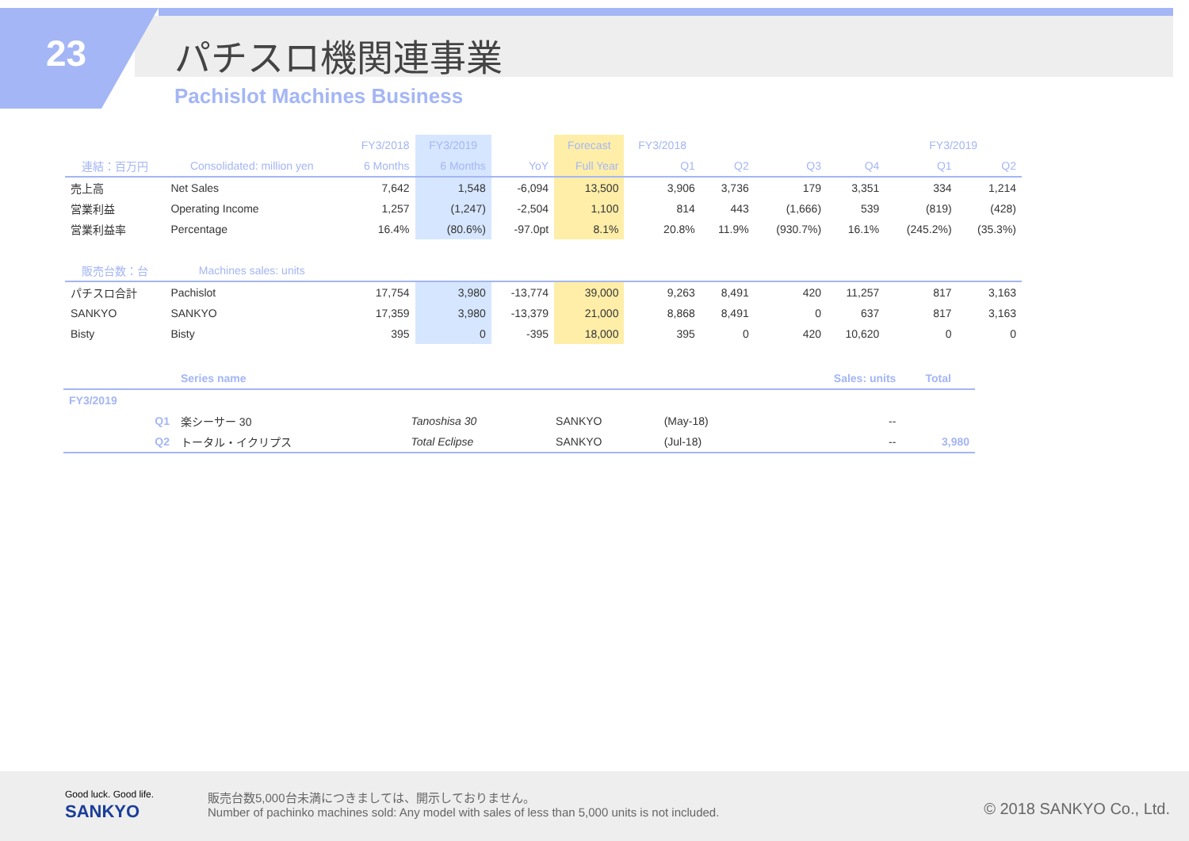23 パチスロ機関連事業
Pachislot Machines Business
| | | FY3/2018 | FY3/2019 | | Forecast | FY3/2018 | | | | FY3/2019 | |
| --- | --- | --- | --- | --- | --- | --- | --- | --- | --- | --- | --- |
| 連結：百万円 | Consolidated: million yen | 6 Months | 6 Months | YoY | Full Year | Q1 | Q2 | Q3 | Q4 | Q1 | Q2 |
| 売上高 | Net Sales | 7,642 | 1,548 | -6,094 | 13,500 | 3,906 | 3,736 | 179 | 3,351 | 334 | 1,214 |
| 営業利益 | Operating Income | 1,257 | (1,247) | -2,504 | 1,100 | 814 | 443 | (1,666) | 539 | (819) | (428) |
| 営業利益率 | Percentage | 16.4% | (80.6%) | -97.0pt | 8.1% | 20.8% | 11.9% | (930.7%) | 16.1% | (245.2%) | (35.3%) |
| 販売台数：台 | Machines sales: units | | | | | | | | | | |
| パチスロ合計 | Pachislot | 17,754 | 3,980 | -13,774 | 39,000 | 9,263 | 8,491 | 420 | 11,257 | 817 | 3,163 |
| SANKYO | SANKYO | 17,359 | 3,980 | -13,379 | 21,000 | 8,868 | 8,491 | 0 | 637 | 817 | 3,163 |
| Bisty | Bisty | 395 | 0 | -395 | 18,000 | 395 | 0 | 420 | 10,620 | 0 | 0 |
| | Series name | | | | Sales: units | Total |
| --- | --- | --- | --- | --- | --- | --- |
| FY3/2019 | | | | | | |
| Q1 | 楽シーサー 30 | Tanoshisa 30 | SANKYO | (May-18) | -- | |
| Q2 | トータル・イクリプス | Total Eclipse | SANKYO | (Jul-18) | -- | 3,980 |
Good luck. Good life.
SANKYO
販売台数5,000台未満につきましては、開示しておりません。
Number of pachinko machines sold: Any model with sales of less than 5,000 units is not included.
© 2018 SANKYO Co., Ltd.